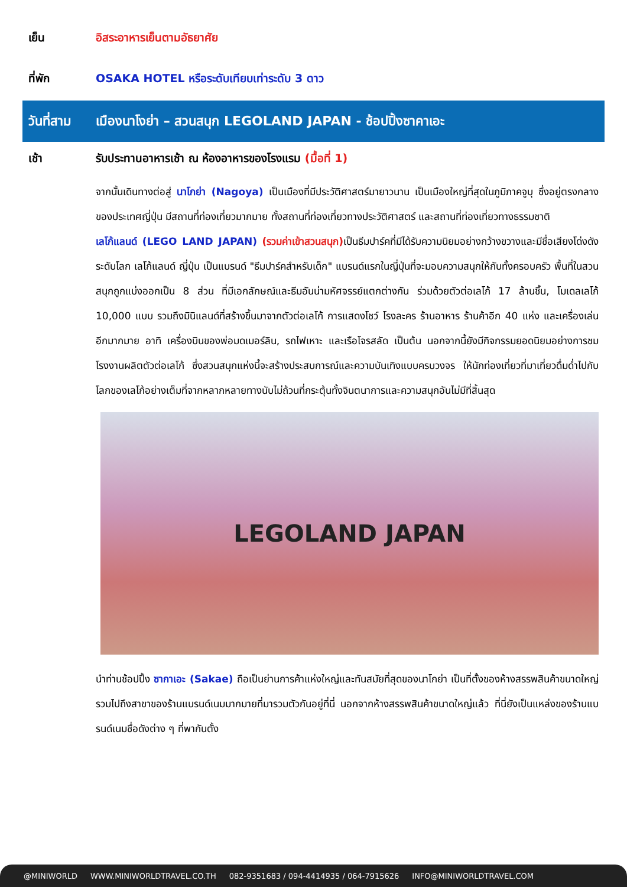เย็น อิสระอาหารเย็นตามอัธยาศัย
ที่พัก OSAKA HOTEL หรือระดับเทียบเท่าระดับ 3 ดาว
วันที่สาม เมืองนาโงย่า – สวนสนุก LEGOLAND JAPAN - ช้อปปิ้งซาคาเอะ
เช้า รับประทานอาหารเช้า ณ ห้องอาหารของโรงแรม (มื้อที่ 1)
จากนั้นเดินทางต่อสู่ นาโกย่า (Nagoya) เป็นเมืองที่มีประวัติศาสตร์มายาวนาน เป็นเมืองใหญ่ที่สุดในภูมิภาคจูบุ ซึ่งอยู่ตรงกลางของประเทศญี่ปุ่น มีสถานที่ท่องเที่ยวมากมาย ทั้งสถานที่ท่องเที่ยวทางประวัติศาสตร์ และสถานที่ท่องเที่ยวทางธรรมชาติ
เลโก้แลนด์ (LEGO LAND JAPAN) (รวมค่าเข้าสวนสนุก) เป็นธีมปาร์คที่มีได้รับความนิยมอย่างกว้างขวางและมีชื่อเสียงโด่งดังระดับโลก เลโก้แลนด์ ญี่ปุ่น เป็นแบรนด์ "ธีมปาร์คสำหรับเด็ก" แบรนด์แรกในญี่ปุ่นที่จะมอบความสนุกให้กับทั้งครอบครัว พื้นที่ในสวนสนุกถูกแบ่งออกเป็น 8 ส่วน ที่มีเอกลักษณ์และธีมอันน่ามหัศจรรย์แตกต่างกัน ร่วมด้วยตัวต่อเลโก้ 17 ล้านชิ้น, โมเดลเลโก้ 10,000 แบบ รวมถึงมินิแลนด์ที่สร้างขึ้นมาจากตัวต่อเลโก้ การแสดงโชว์ โรงละคร ร้านอาหาร ร้านค้าอีก 40 แห่ง และเครื่องเล่นอีกมากมาย อาทิ เครื่องบินของพ่อมดเมอร์ลิน, รถไฟเหาะ และเรือโจรสลัด เป็นต้น นอกจากนี้ยังมีกิจกรรมยอดนิยมอย่างการชมโรงงานผลิตตัวต่อเลโก้ ซึ่งสวนสนุกแห่งนี้จะสร้างประสบการณ์และความบันเทิงแบบครบวงจร ให้นักท่องเที่ยวที่มาเที่ยวดื่มด่ำไปกับโลกของเลโก้อย่างเต็มที่จากหลากหลายทางนับไม่ถ้วนที่กระตุ้นทั้งจินตนาการและความสนุกอันไม่มีที่สิ้นสุด
LEGOLAND JAPAN
นำท่านช้อปปิ้ง ซากาเอะ (Sakae) ถือเป็นย่านการค้าแห่งใหญ่และทันสมัยที่สุดของนาโกย่า เป็นที่ตั้งของห้างสรรพสินค้าขนาดใหญ่ รวมไปถึงสาขาของร้านแบรนด์เนมมากมายที่มารวมตัวกันอยู่ที่นี่ นอกจากห้างสรรพสินค้าขนาดใหญ่แล้ว ที่นี่ยังเป็นแหล่งของร้านแบรนด์เนมชื่อดังต่าง ๆ ที่พากันตั้ง
@MINIWORLD WWW.MINIWORLDTRAVEL.CO.TH 082-9351683 / 094-4414935 / 064-7915626 INFO@MINIWORLDTRAVEL.COM